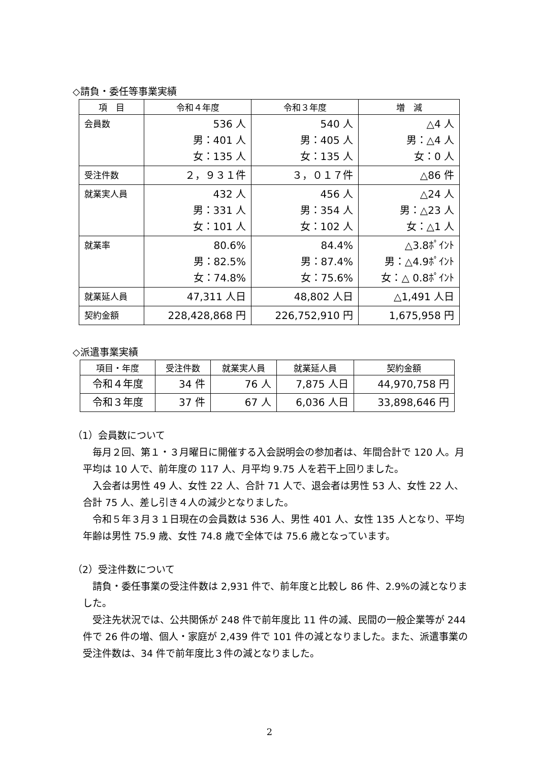◇請負・委任等事業実績
| 項 目 | 令和４年度 | 令和３年度 | 増 減 |
| --- | --- | --- | --- |
| 会員数 | 536 人 男：401 人 女：135 人 | 540 人 男：405 人 女：135 人 | △4 人 男：△4 人 女：0 人 |
| 受注件数 | ２，９３１件 | ３，０１７件 | △86 件 |
| 就業実人員 | 432 人 男：331 人 女：101 人 | 456 人 男：354 人 女：102 人 | △24 人 男：△23 人 女：△1 人 |
| 就業率 | 80.6% 男：82.5% 女：74.8% | 84.4% 男：87.4% 女：75.6% | △3.8ﾎﾟｲﾝﾄ 男：△4.9ﾎﾟｲﾝﾄ 女：△ 0.8ﾎﾟｲﾝﾄ |
| 就業延人員 | 47,311 人日 | 48,802 人日 | △1,491 人日 |
| 契約金額 | 228,428,868 円 | 226,752,910 円 | 1,675,958 円 |
◇派遣事業実績
| 項目・年度 | 受注件数 | 就業実人員 | 就業延人員 | 契約金額 |
| --- | --- | --- | --- | --- |
| 令和４年度 | 34 件 | 76 人 | 7,875 人日 | 44,970,758 円 |
| 令和３年度 | 37 件 | 67 人 | 6,036 人日 | 33,898,646 円 |
（1）会員数について
毎月２回、第１・３月曜日に開催する入会説明会の参加者は、年間合計で 120 人。月平均は 10 人で、前年度の 117 人、月平均 9.75 人を若干上回りました。
入会者は男性 49 人、女性 22 人、合計 71 人で、退会者は男性 53 人、女性 22 人、合計 75 人、差し引き４人の減少となりました。
令和５年３月３１日現在の会員数は 536 人、男性 401 人、女性 135 人となり、平均年齢は男性 75.9 歳、女性 74.8 歳で全体では 75.6 歳となっています。
（2）受注件数について
請負・委任事業の受注件数は 2,931 件で、前年度と比較し 86 件、2.9%の減となりました。
受注先状況では、公共関係が 248 件で前年度比 11 件の減、民間の一般企業等が 244 件で 26 件の増、個人・家庭が 2,439 件で 101 件の減となりました。また、派遣事業の受注件数は、34 件で前年度比３件の減となりました。
2